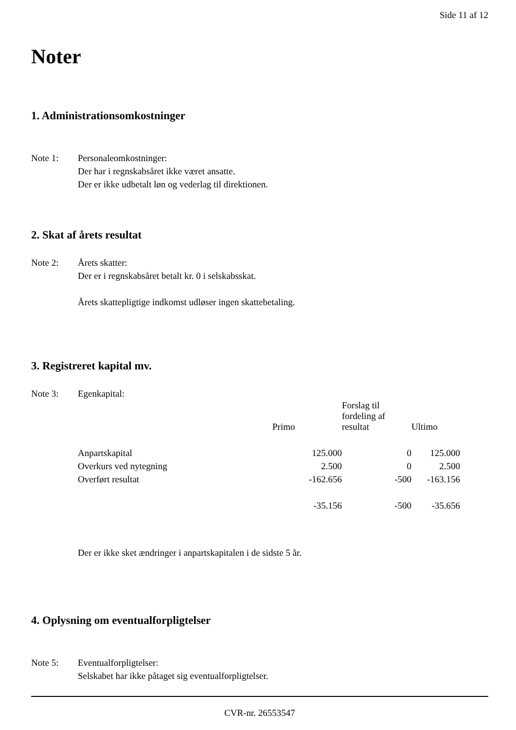Side 11 af 12
Noter
1. Administrationsomkostninger
Note 1: Personaleomkostninger:
Der har i regnskabsåret ikke været ansatte.
Der er ikke udbetalt løn og vederlag til direktionen.
2. Skat af årets resultat
Note 2: Årets skatter:
Der er i regnskabsåret betalt kr. 0 i selskabsskat.
Årets skattepligtige indkomst udløser ingen skattebetaling.
3. Registreret kapital mv.
Note 3: Egenkapital:
| | Primo | Forslag til fordeling af resultat | Ultimo |
| Anpartskapital | 125.000 | 0 | 125.000 |
| Overkurs ved nytegning | 2.500 | 0 | 2.500 |
| Overført resultat | -162.656 | -500 | -163.156 |
| | -35.156 | -500 | -35.656 |
Der er ikke sket ændringer i anpartskapitalen i de sidste 5 år.
4. Oplysning om eventualforpligtelser
Note 5: Eventualforpligtelser:
Selskabet har ikke påtaget sig eventualforpligtelser.
CVR-nr. 26553547